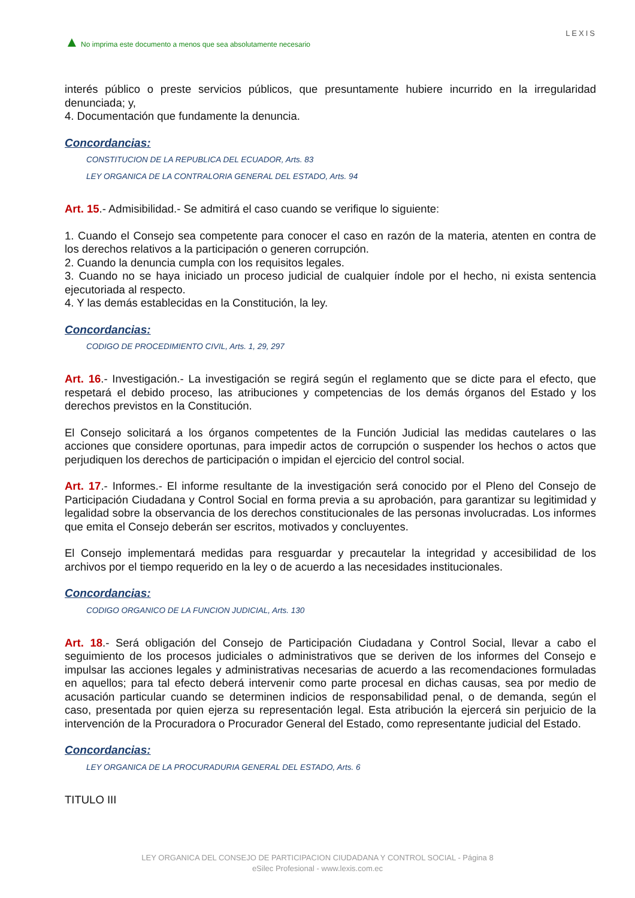▲ No imprima este documento a menos que sea absolutamente necesario
LEXIS
interés público o preste servicios públicos, que presuntamente hubiere incurrido en la irregularidad denunciada; y,
4. Documentación que fundamente la denuncia.
Concordancias:
CONSTITUCION DE LA REPUBLICA DEL ECUADOR, Arts. 83
LEY ORGANICA DE LA CONTRALORIA GENERAL DEL ESTADO, Arts. 94
Art. 15.- Admisibilidad.- Se admitirá el caso cuando se verifique lo siguiente:
1. Cuando el Consejo sea competente para conocer el caso en razón de la materia, atenten en contra de los derechos relativos a la participación o generen corrupción.
2. Cuando la denuncia cumpla con los requisitos legales.
3. Cuando no se haya iniciado un proceso judicial de cualquier índole por el hecho, ni exista sentencia ejecutoriada al respecto.
4. Y las demás establecidas en la Constitución, la ley.
Concordancias:
CODIGO DE PROCEDIMIENTO CIVIL, Arts. 1, 29, 297
Art. 16.- Investigación.- La investigación se regirá según el reglamento que se dicte para el efecto, que respetará el debido proceso, las atribuciones y competencias de los demás órganos del Estado y los derechos previstos en la Constitución.
El Consejo solicitará a los órganos competentes de la Función Judicial las medidas cautelares o las acciones que considere oportunas, para impedir actos de corrupción o suspender los hechos o actos que perjudiquen los derechos de participación o impidan el ejercicio del control social.
Art. 17.- Informes.- El informe resultante de la investigación será conocido por el Pleno del Consejo de Participación Ciudadana y Control Social en forma previa a su aprobación, para garantizar su legitimidad y legalidad sobre la observancia de los derechos constitucionales de las personas involucradas. Los informes que emita el Consejo deberán ser escritos, motivados y concluyentes.
El Consejo implementará medidas para resguardar y precautelar la integridad y accesibilidad de los archivos por el tiempo requerido en la ley o de acuerdo a las necesidades institucionales.
Concordancias:
CODIGO ORGANICO DE LA FUNCION JUDICIAL, Arts. 130
Art. 18.- Será obligación del Consejo de Participación Ciudadana y Control Social, llevar a cabo el seguimiento de los procesos judiciales o administrativos que se deriven de los informes del Consejo e impulsar las acciones legales y administrativas necesarias de acuerdo a las recomendaciones formuladas en aquellos; para tal efecto deberá intervenir como parte procesal en dichas causas, sea por medio de acusación particular cuando se determinen indicios de responsabilidad penal, o de demanda, según el caso, presentada por quien ejerza su representación legal. Esta atribución la ejercerá sin perjuicio de la intervención de la Procuradora o Procurador General del Estado, como representante judicial del Estado.
Concordancias:
LEY ORGANICA DE LA PROCURADURIA GENERAL DEL ESTADO, Arts. 6
TITULO III
LEY ORGANICA DEL CONSEJO DE PARTICIPACION CIUDADANA Y CONTROL SOCIAL - Página 8
eSilec Profesional - www.lexis.com.ec